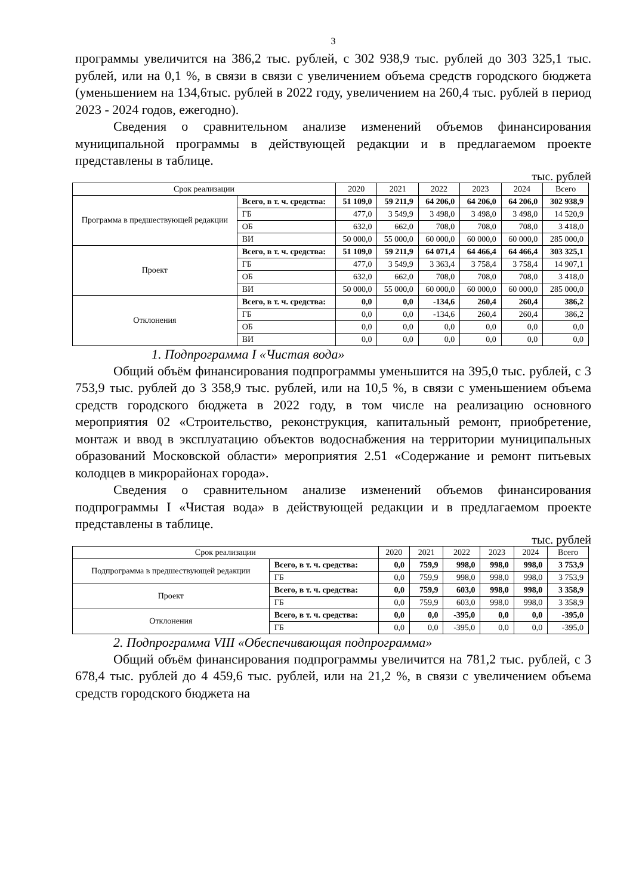3
программы увеличится на 386,2 тыс. рублей, с 302 938,9 тыс. рублей до 303 325,1 тыс. рублей, или на 0,1 %, в связи в связи с увеличением объема средств городского бюджета (уменьшением на 134,6тыс. рублей в 2022 году, увеличением на 260,4 тыс. рублей в период 2023 - 2024 годов, ежегодно).
Сведения о сравнительном анализе изменений объемов финансирования муниципальной программы в действующей редакции и в предлагаемом проекте представлены в таблице.
тыс. рублей
| Срок реализации | | 2020 | 2021 | 2022 | 2023 | 2024 | Всего |
| --- | --- | --- | --- | --- | --- | --- | --- |
| Программа в предшествующей редакции | Всего, в т. ч. средства: | 51 109,0 | 59 211,9 | 64 206,0 | 64 206,0 | 64 206,0 | 302 938,9 |
| | ГБ | 477,0 | 3 549,9 | 3 498,0 | 3 498,0 | 3 498,0 | 14 520,9 |
| | ОБ | 632,0 | 662,0 | 708,0 | 708,0 | 708,0 | 3 418,0 |
| | ВИ | 50 000,0 | 55 000,0 | 60 000,0 | 60 000,0 | 60 000,0 | 285 000,0 |
| Проект | Всего, в т. ч. средства: | 51 109,0 | 59 211,9 | 64 071,4 | 64 466,4 | 64 466,4 | 303 325,1 |
| | ГБ | 477,0 | 3 549,9 | 3 363,4 | 3 758,4 | 3 758,4 | 14 907,1 |
| | ОБ | 632,0 | 662,0 | 708,0 | 708,0 | 708,0 | 3 418,0 |
| | ВИ | 50 000,0 | 55 000,0 | 60 000,0 | 60 000,0 | 60 000,0 | 285 000,0 |
| Отклонения | Всего, в т. ч. средства: | 0,0 | 0,0 | -134,6 | 260,4 | 260,4 | 386,2 |
| | ГБ | 0,0 | 0,0 | -134,6 | 260,4 | 260,4 | 386,2 |
| | ОБ | 0,0 | 0,0 | 0,0 | 0,0 | 0,0 | 0,0 |
| | ВИ | 0,0 | 0,0 | 0,0 | 0,0 | 0,0 | 0,0 |
1. Подпрограмма I «Чистая вода»
Общий объём финансирования подпрограммы уменьшится на 395,0 тыс. рублей, с 3 753,9 тыс. рублей до 3 358,9 тыс. рублей, или на 10,5 %, в связи с уменьшением объема средств городского бюджета в 2022 году, в том числе на реализацию основного мероприятия 02 «Строительство, реконструкция, капитальный ремонт, приобретение, монтаж и ввод в эксплуатацию объектов водоснабжения на территории муниципальных образований Московской области» мероприятия 2.51 «Содержание и ремонт питьевых колодцев в микрорайонах города».
Сведения о сравнительном анализе изменений объемов финансирования подпрограммы I «Чистая вода» в действующей редакции и в предлагаемом проекте представлены в таблице.
тыс. рублей
| Срок реализации | | 2020 | 2021 | 2022 | 2023 | 2024 | Всего |
| --- | --- | --- | --- | --- | --- | --- | --- |
| Подпрограмма в предшествующей редакции | Всего, в т. ч. средства: | 0,0 | 759,9 | 998,0 | 998,0 | 998,0 | 3 753,9 |
| | ГБ | 0,0 | 759,9 | 998,0 | 998,0 | 998,0 | 3 753,9 |
| Проект | Всего, в т. ч. средства: | 0,0 | 759,9 | 603,0 | 998,0 | 998,0 | 3 358,9 |
| | ГБ | 0,0 | 759,9 | 603,0 | 998,0 | 998,0 | 3 358,9 |
| Отклонения | Всего, в т. ч. средства: | 0,0 | 0,0 | -395,0 | 0,0 | 0,0 | -395,0 |
| | ГБ | 0,0 | 0,0 | -395,0 | 0,0 | 0,0 | -395,0 |
2. Подпрограмма VIII «Обеспечивающая подпрограмма»
Общий объём финансирования подпрограммы увеличится на 781,2 тыс. рублей, с 3 678,4 тыс. рублей до 4 459,6 тыс. рублей, или на 21,2 %, в связи с увеличением объема средств городского бюджета на